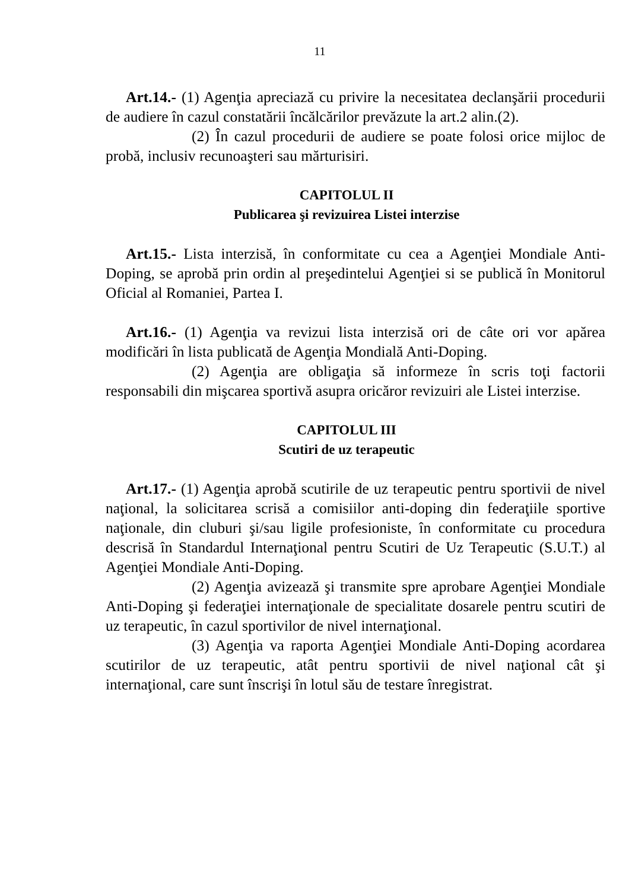11
Art.14.- (1) Agenţia apreciază cu privire la necesitatea declanşării procedurii de audiere în cazul constatării încălcărilor prevăzute la art.2 alin.(2).
(2) În cazul procedurii de audiere se poate folosi orice mijloc de probă, inclusiv recunoaşteri sau mărturisiri.
CAPITOLUL II
Publicarea şi revizuirea Listei interzise
Art.15.- Lista interzisă, în conformitate cu cea a Agenţiei Mondiale Anti-Doping, se aprobă prin ordin al preşedintelui Agenţiei si se publică în Monitorul Oficial al Romaniei, Partea I.
Art.16.- (1) Agenţia va revizui lista interzisă ori de câte ori vor apărea modificări în lista publicată de Agenţia Mondială Anti-Doping.
(2) Agenţia are obligaţia să informeze în scris toţi factorii responsabili din mişcarea sportivă asupra oricăror revizuiri ale Listei interzise.
CAPITOLUL III
Scutiri de uz terapeutic
Art.17.- (1) Agenţia aprobă scutirile de uz terapeutic pentru sportivii de nivel naţional, la solicitarea scrisă a comisiilor anti-doping din federaţiile sportive naţionale, din cluburi şi/sau ligile profesioniste, în conformitate cu procedura descrisă în Standardul Internaţional pentru Scutiri de Uz Terapeutic (S.U.T.) al Agenţiei Mondiale Anti-Doping.
(2) Agenţia avizează şi transmite spre aprobare Agenţiei Mondiale Anti-Doping şi federaţiei internaţionale de specialitate dosarele pentru scutiri de uz terapeutic, în cazul sportivilor de nivel internaţional.
(3) Agenţia va raporta Agenţiei Mondiale Anti-Doping acordarea scutirilor de uz terapeutic, atât pentru sportivii de nivel naţional cât şi internaţional, care sunt înscrişi în lotul său de testare înregistrat.